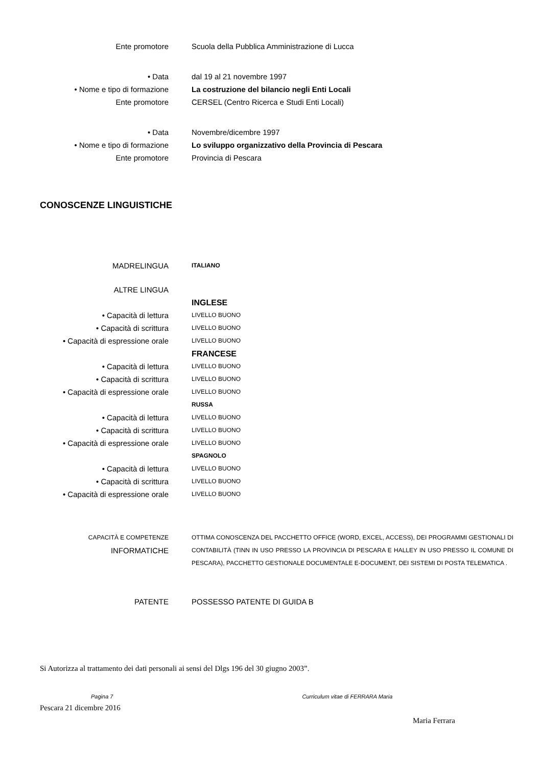Ente promotore Scuola della Pubblica Amministrazione di Lucca
• Data dal 19 al 21 novembre 1997
• Nome e tipo di formazione La costruzione del bilancio negli Enti Locali
Ente promotore CERSEL (Centro Ricerca e Studi Enti Locali)
• Data Novembre/dicembre 1997
• Nome e tipo di formazione Lo sviluppo organizzativo della Provincia di Pescara
Ente promotore Provincia di Pescara
CONOSCENZE LINGUISTICHE
MADRELINGUA
ITALIANO
ALTRE LINGUA
INGLESE
• Capacità di lettura
LIVELLO BUONO
• Capacità di scrittura
LIVELLO BUONO
• Capacità di espressione orale
LIVELLO BUONO
FRANCESE
• Capacità di lettura
LIVELLO BUONO
• Capacità di scrittura
LIVELLO BUONO
• Capacità di espressione orale
LIVELLO BUONO
RUSSA
• Capacità di lettura
LIVELLO BUONO
• Capacità di scrittura
LIVELLO BUONO
• Capacità di espressione orale
LIVELLO BUONO
SPAGNOLO
• Capacità di lettura
LIVELLO BUONO
• Capacità di scrittura
LIVELLO BUONO
• Capacità di espressione orale
LIVELLO BUONO
CAPACITÀ E COMPETENZE
INFORMATICHE
OTTIMA CONOSCENZA DEL PACCHETTO OFFICE (WORD, EXCEL, ACCESS), DEI PROGRAMMI GESTIONALI DI CONTABILITÀ (TINN IN USO PRESSO LA PROVINCIA DI PESCARA E HALLEY IN USO PRESSO IL COMUNE DI PESCARA), PACCHETTO GESTIONALE DOCUMENTALE E-DOCUMENT, DEI SISTEMI DI POSTA TELEMATICA .
PATENTE POSSESSO PATENTE DI GUIDA B
Si Autorizza al trattamento dei dati personali ai sensi del Dlgs 196 del 30 giugno 2003”.
Pescara 21 dicembre 2016
Maria Ferrara
Pagina 7 Curriculum vitae di FERRARA Maria